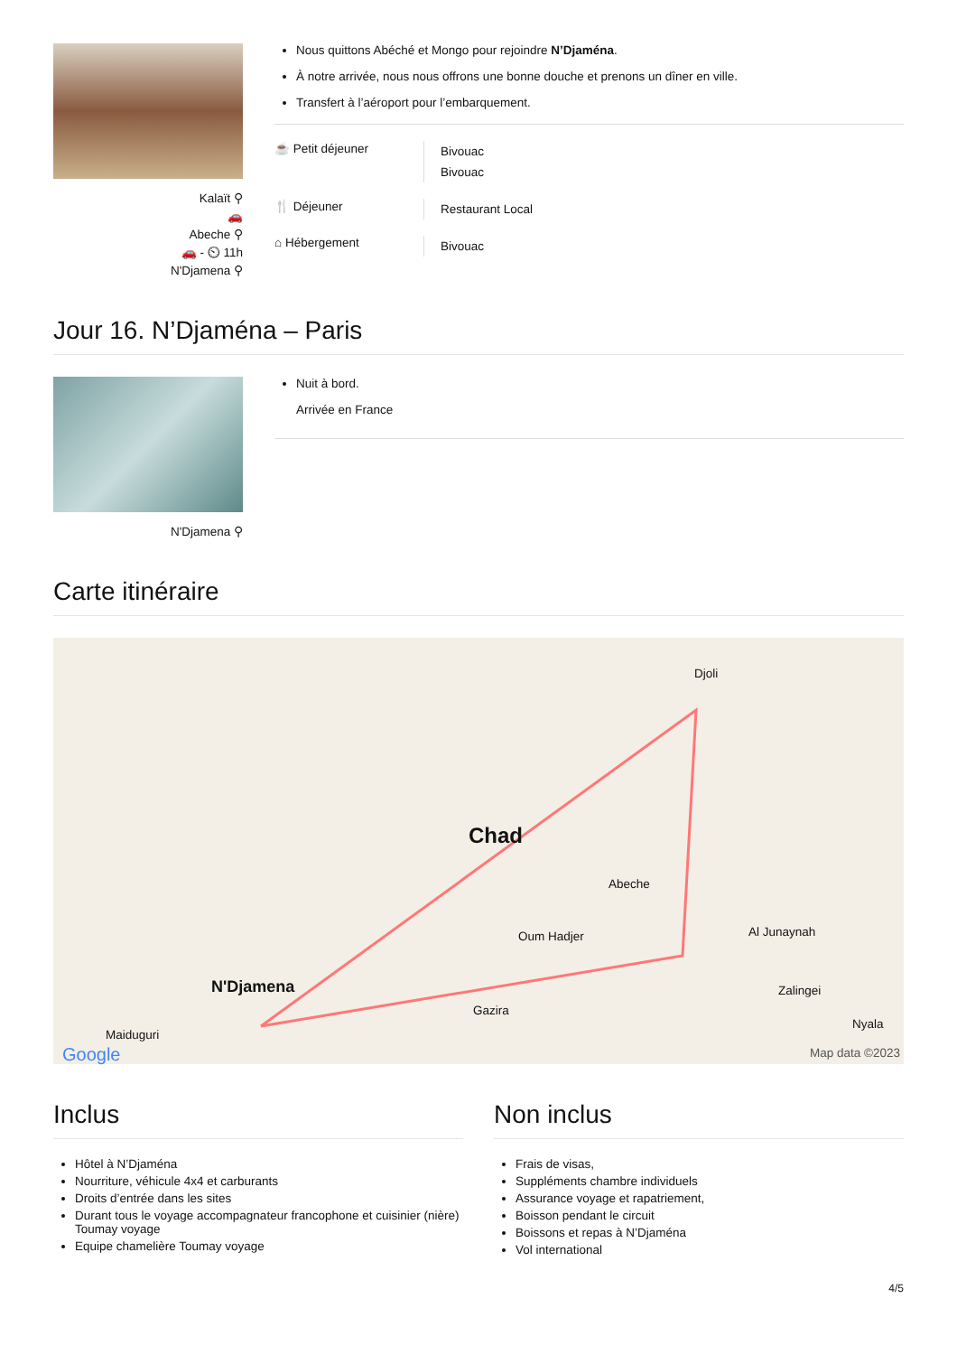Kalaït ⚲
🚗
Abeche ⚲
🚗 - ⏲ 11h
N'Djamena ⚲
Nous quittons Abéché et Mongo pour rejoindre N’Djaména.
À notre arrivée, nous nous offrons une bonne douche et prenons un dîner en ville.
Transfert à l’aéroport pour l’embarquement.
☕ Petit déjeuner
Bivouac
Bivouac
🍴 Déjeuner
Restaurant Local
⌂ Hébergement
Bivouac
Jour 16. N’Djaména – Paris
N'Djamena ⚲
Nuit à bord.
Arrivée en France
Carte itinéraire
Chad
Djoli
Abeche
Oum Hadjer Al Junaynah
N'Djamena
Gazira
Zalingei
Nyala
Maiduguri
Google Map data ©2023
Inclus
Hôtel à N’Djaména
Nourriture, véhicule 4x4 et carburants
Droits d’entrée dans les sites
Durant tous le voyage accompagnateur francophone et cuisinier (nière) Toumay voyage
Equipe chamelière Toumay voyage
Non inclus
Frais de visas,
Suppléments chambre individuels
Assurance voyage et rapatriement,
Boisson pendant le circuit
Boissons et repas à N’Djaména
Vol international
4/5